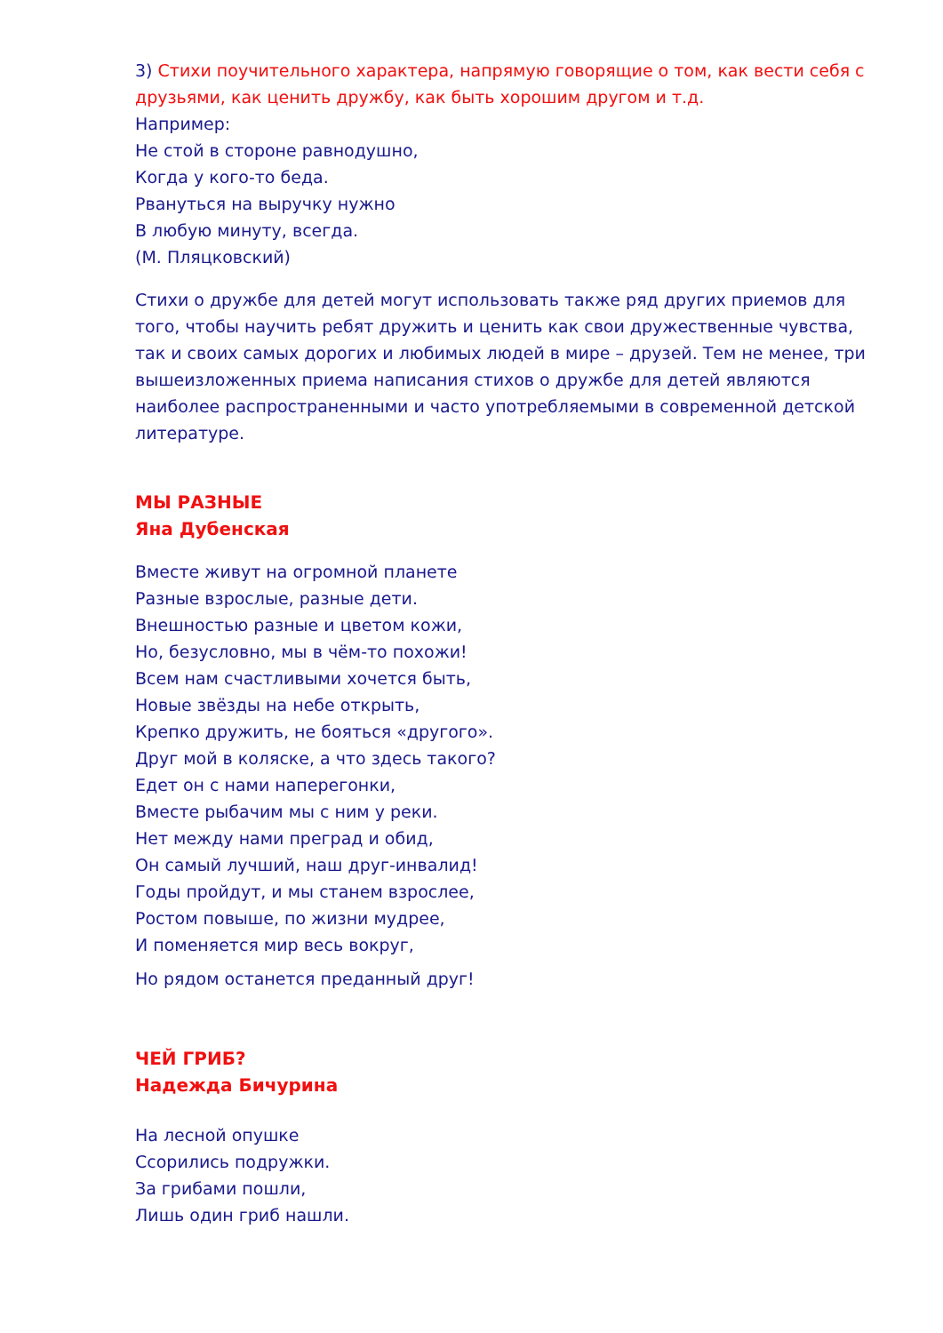3) Стихи поучительного характера, напрямую говорящие о том, как вести себя с друзьями, как ценить дружбу, как быть хорошим другом и т.д.
Например:
Не стой в стороне равнодушно,
Когда у кого-то беда.
Рвануться на выручку нужно
В любую минуту, всегда.
(М. Пляцковский)
Стихи о дружбе для детей могут использовать также ряд других приемов для того, чтобы научить ребят дружить и ценить как свои дружественные чувства, так и своих самых дорогих и любимых людей в мире – друзей. Тем не менее, три вышеизложенных приема написания стихов о дружбе для детей являются наиболее распространенными и часто употребляемыми в современной детской литературе.
МЫ РАЗНЫЕ
Яна Дубенская
Вместе живут на огромной планете
Разные взрослые, разные дети.
Внешностью разные и цветом кожи,
Но, безусловно, мы в чём-то похожи!
Всем нам счастливыми хочется быть,
Новые звёзды на небе открыть,
Крепко дружить, не бояться «другого».
Друг мой в коляске, а что здесь такого?
Едет он с нами наперегонки,
Вместе рыбачим мы с ним у реки.
Нет между нами преград и обид,
Он самый лучший, наш друг-инвалид!
Годы пройдут, и мы станем взрослее,
Ростом повыше, по жизни мудрее,
И поменяется мир весь вокруг,
Но рядом останется преданный друг!
ЧЕЙ ГРИБ?
Надежда Бичурина
На лесной опушке
Ссорились подружки.
За грибами пошли,
Лишь один гриб нашли.